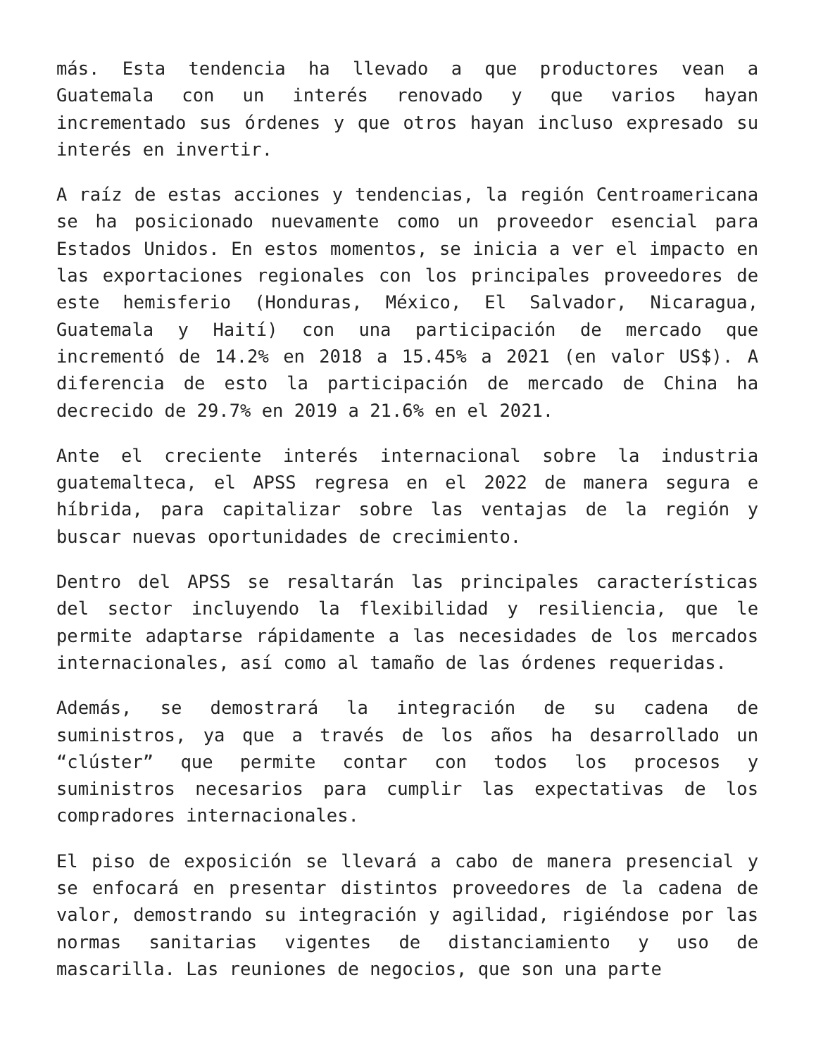más. Esta tendencia ha llevado a que productores vean a Guatemala con un interés renovado y que varios hayan incrementado sus órdenes y que otros hayan incluso expresado su interés en invertir.
A raíz de estas acciones y tendencias, la región Centroamericana se ha posicionado nuevamente como un proveedor esencial para Estados Unidos. En estos momentos, se inicia a ver el impacto en las exportaciones regionales con los principales proveedores de este hemisferio (Honduras, México, El Salvador, Nicaragua, Guatemala y Haití) con una participación de mercado que incrementó de 14.2% en 2018 a 15.45% a 2021 (en valor US$). A diferencia de esto la participación de mercado de China ha decrecido de 29.7% en 2019 a 21.6% en el 2021.
Ante el creciente interés internacional sobre la industria guatemalteca, el APSS regresa en el 2022 de manera segura e híbrida, para capitalizar sobre las ventajas de la región y buscar nuevas oportunidades de crecimiento.
Dentro del APSS se resaltarán las principales características del sector incluyendo la flexibilidad y resiliencia, que le permite adaptarse rápidamente a las necesidades de los mercados internacionales, así como al tamaño de las órdenes requeridas.
Además, se demostrará la integración de su cadena de suministros, ya que a través de los años ha desarrollado un “clúster” que permite contar con todos los procesos y suministros necesarios para cumplir las expectativas de los compradores internacionales.
El piso de exposición se llevará a cabo de manera presencial y se enfocará en presentar distintos proveedores de la cadena de valor, demostrando su integración y agilidad, rigiéndose por las normas sanitarias vigentes de distanciamiento y uso de mascarilla. Las reuniones de negocios, que son una parte